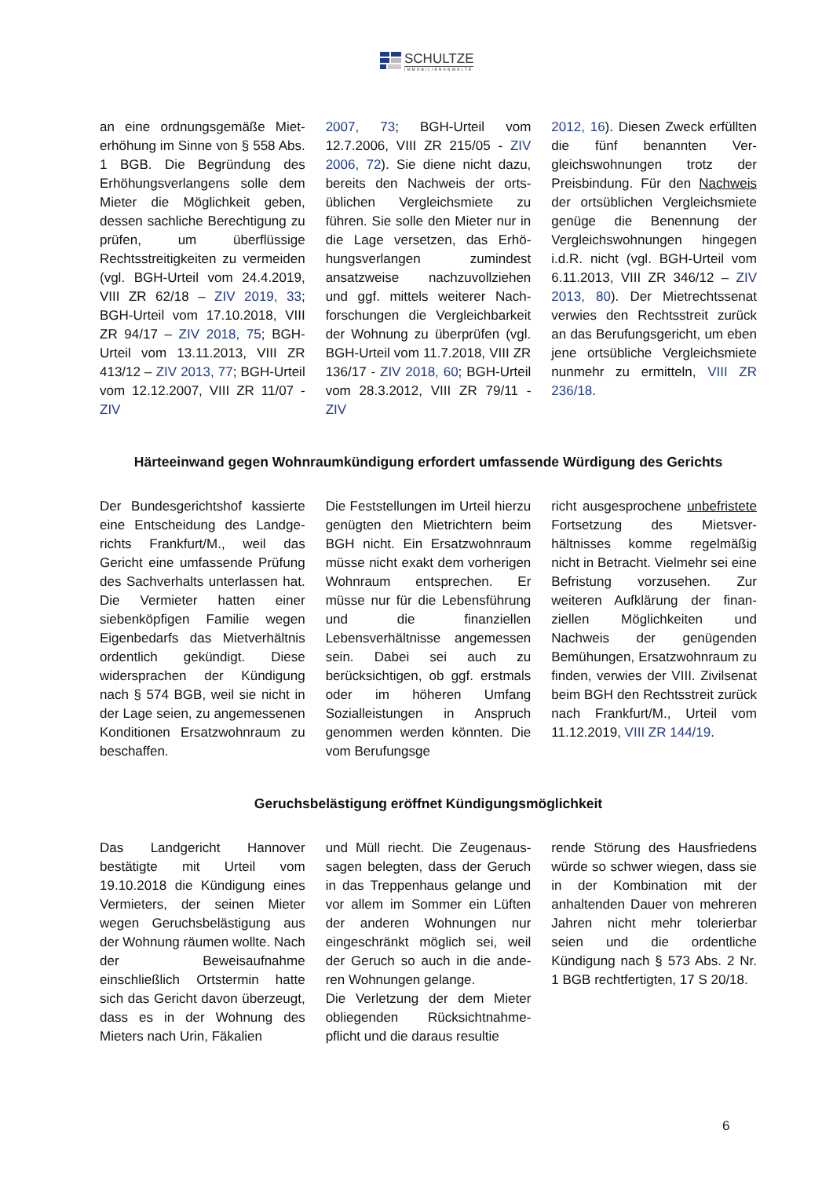SCHULTZE
IMMOBILIENANWÄLTE
an eine ordnungsgemäße Miet­erhöhung im Sinne von § 558 Abs. 1 BGB. Die Begründung des Erhöhungsverlangens solle dem Mieter die Möglichkeit geben, dessen sachliche Berechtigung zu prüfen, um überflüssige Rechtsstreitigkeiten zu vermei­den (vgl. BGH-Urteil vom 24.4.2019, VIII ZR 62/18 – ZIV 2019, 33; BGH-Urteil vom 17.10.2018, VIII ZR 94/17 – ZIV 2018, 75; BGH-Urteil vom 13.11.2013, VIII ZR 413/12 – ZIV 2013, 77; BGH-Urteil vom 12.12.2007, VIII ZR 11/07 - ZIV
2007, 73; BGH-Urteil vom 12.7.2006, VIII ZR 215/05 - ZIV 2006, 72). Sie diene nicht dazu, bereits den Nachweis der orts­üblichen Vergleichsmiete zu führen. Sie solle den Mieter nur in die Lage versetzen, das Erhö­hungsverlangen zumindest ansatzweise nachzuvollziehen und ggf. mittels weiterer Nach­forschungen die Vergleichbar­keit der Wohnung zu überprü­fen (vgl. BGH-Urteil vom 11.7.2018, VIII ZR 136/17 - ZIV 2018, 60; BGH-Urteil vom 28.3.2012, VIII ZR 79/11 - ZIV
2012, 16). Diesen Zweck erfüll­ten die fünf benannten Ver­gleichswohnungen trotz der Preisbindung. Für den Nachweis der ortsüblichen Vergleichsmie­te genüge die Benennung der Vergleichswohnungen hingegen i.d.R. nicht (vgl. BGH-Urteil vom 6.11.2013, VIII ZR 346/12 – ZIV 2013, 80). Der Mietrechtssenat verwies den Rechtsstreit zurück an das Berufungsgericht, um eben jene ortsübliche Ver­gleichsmiete nunmehr zu ermit­teln, VIII ZR 236/18.
Härteeinwand gegen Wohnraumkündigung erfordert umfassende Würdigung des Gerichts
Der Bundesgerichtshof kassierte eine Entscheidung des Landge­richts Frankfurt/M., weil das Gericht eine umfassende Prü­fung des Sachverhalts unterlas­sen hat. Die Vermieter hatten einer siebenköpfigen Familie wegen Eigenbedarfs das Miet­verhältnis ordentlich gekündigt. Diese widersprachen der Kündi­gung nach § 574 BGB, weil sie nicht in der Lage seien, zu an­gemessenen Konditionen Er­satzwohnraum zu beschaffen.
Die Feststellungen im Urteil hierzu genügten den Mietrich­tern beim BGH nicht. Ein Er­satzwohnraum müsse nicht exakt dem vorherigen Wohn­raum entsprechen. Er müsse nur für die Lebensführung und die finanziellen Lebensverhältnisse angemessen sein. Dabei sei auch zu berücksichtigen, ob ggf. erstmals oder im höheren Umfang Sozialleistungen in Anspruch genommen werden könnten. Die vom Berufungsge­
richt ausgesprochene unbefris­tete Fortsetzung des Mietsver­hältnisses komme regelmäßig nicht in Betracht. Vielmehr sei eine Befristung vorzusehen. Zur weiteren Aufklärung der finan­ziellen Möglichkeiten und Nachweis der genügenden Bemühungen, Ersatzwohnraum zu finden, verwies der VIII. Zivilsenat beim BGH den Rechts­streit zurück nach Frankfurt/M., Urteil vom 11.12.2019, VIII ZR 144/19.
Geruchsbelästigung eröffnet Kündigungsmöglichkeit
Das Landgericht Hannover bestätigte mit Urteil vom 19.10.2018 die Kündigung eines Vermieters, der seinen Mieter wegen Geruchsbelästigung aus der Wohnung räumen wollte. Nach der Beweisaufnahme einschließlich Ortstermin hatte sich das Gericht davon über­zeugt, dass es in der Wohnung des Mieters nach Urin, Fäkalien
und Müll riecht. Die Zeugenaus­sagen belegten, dass der Geruch in das Treppenhaus gelange und vor allem im Sommer ein Lüften der anderen Wohnungen nur eingeschränkt möglich sei, weil der Geruch so auch in die ande­ren Wohnungen gelange.
Die Verletzung der dem Mieter obliegenden Rücksichtnahme­pflicht und die daraus resultie­
rende Störung des Hausfriedens würde so schwer wiegen, dass sie in der Kombination mit der anhaltenden Dauer von mehre­ren Jahren nicht mehr tolerier­bar seien und die ordentliche Kündigung nach § 573 Abs. 2 Nr. 1 BGB rechtfertigten, 17 S 20/18.
6